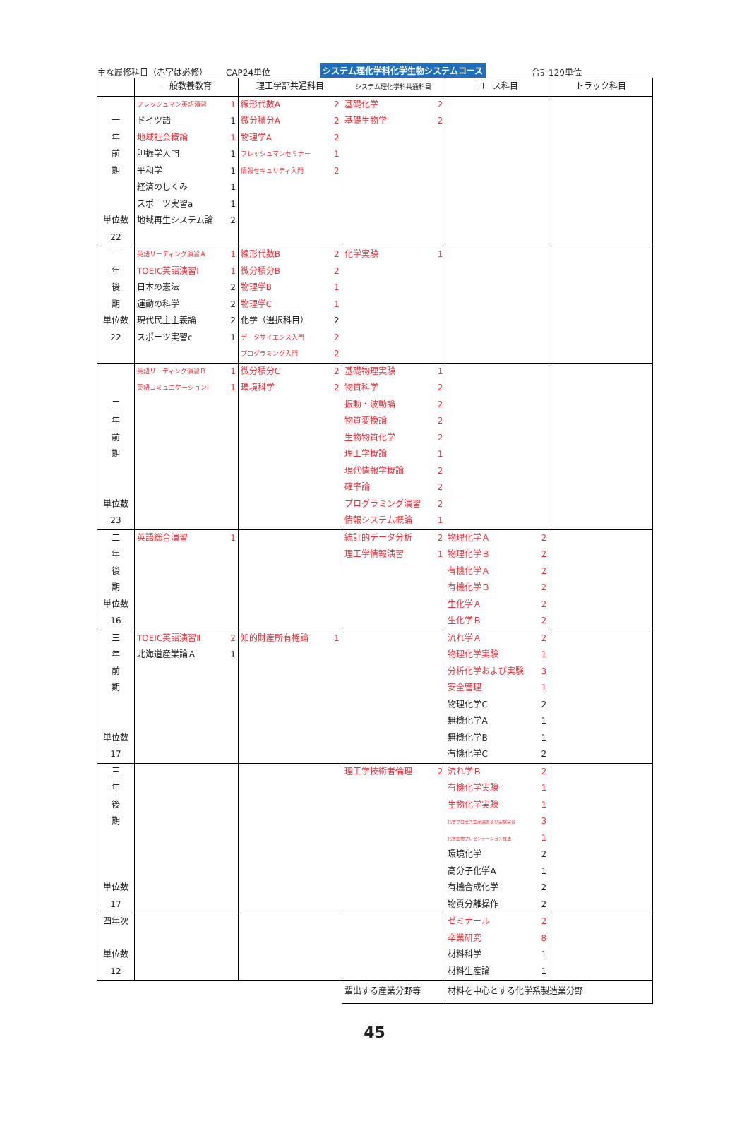主な履修科目（赤字は必修） CAP24単位 システム理化学科化学生物システムコース 合計129単位
| | 一般教養教育 | 理工学部共通科目 | システム理化学科共通科目 | コース科目 | トラック科目 |
| --- | --- | --- | --- | --- | --- |
| 一 年 前 期 単位数 22 | フレッシュマン英語演習 1 ドイツ語 1 地域社会概論 1 胆振学入門 1 平和学 1 経済のしくみ 1 スポーツ実習a 1 地域再生システム論 2 | 線形代数A 2 微分積分A 2 物理学A 2 フレッシュマンセミナー 1 情報セキュリティ入門 2 | 基礎化学 2 基礎生物学 2 | | |
| 一 年 後 期 単位数 22 | 英語リーディング演習Ａ 1 TOEIC英語演習Ⅰ 1 日本の憲法 2 運動の科学 2 現代民主主義論 2 スポーツ実習c 1 | 線形代数B 2 微分積分B 2 物理学B 1 物理学C 1 化学（選択科目） 2 データサイエンス入門 2 プログラミング入門 2 | 化学実験 1 | | |
| 二 年 前 期 単位数 23 | 英語リーディング演習Ｂ 1 英語コミュニケーションⅠ 1 | 微分積分C 2 環境科学 2 | 基礎物理実験 1 物質科学 2 振動・波動論 2 物質変換論 2 生物物質化学 2 理工学概論 1 現代情報学概論 2 確率論 2 プログラミング演習 2 情報システム概論 1 | | |
| 二 年 後 期 単位数 16 | 英語総合演習 1 | | 統計的データ分析 2 理工学情報演習 1 | 物理化学Ａ 2 物理化学Ｂ 2 有機化学Ａ 2 有機化学Ｂ 2 生化学Ａ 2 生化学Ｂ 2 | |
| 三 年 前 期 単位数 17 | TOEIC英語演習Ⅱ 2 北海道産業論Ａ 1 | 知的財産所有権論 1 | | 流れ学Ａ 2 物理化学実験 1 分析化学および実験 3 安全管理 1 物理化学C 2 無機化学A 1 無機化学B 1 有機化学C 2 | |
| 三 年 後 期 単位数 17 | | | 理工学技術者倫理 2 | 流れ学Ｂ 2 有機化学実験 1 生物化学実験 1 化学プロセス生産論および実験実習 3 化学生物プレゼンテーション技法 1 環境化学 2 高分子化学A 1 有機合成化学 2 物質分離操作 2 | |
| 四年次 単位数 12 | | | | ゼミナール 2 卒業研究 8 材料科学 1 材料生産論 1 | |
| | | | 輩出する産業分野等 | 材料を中心とする化学系製造業分野 | |
45